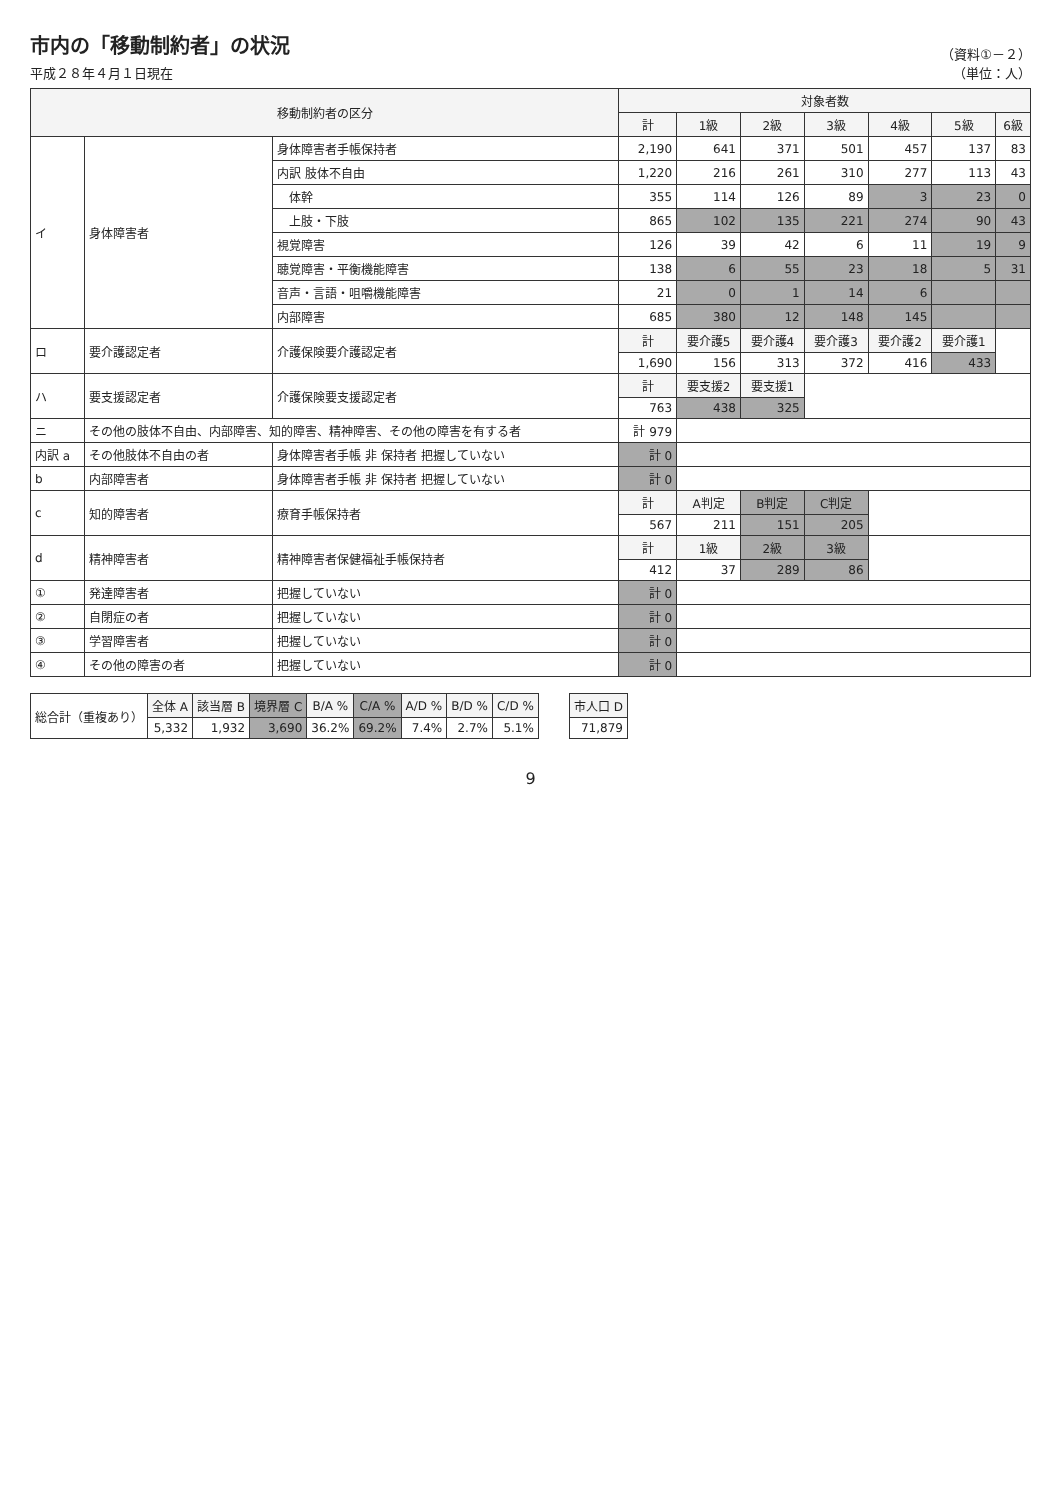市内の「移動制約者」の状況
平成２８年４月１日現在
（資料①－２）
（単位：人）
| 移動制約者の区分 | | | 対象者数 | | | | | | |
| --- | --- | --- | --- | --- | --- | --- | --- | --- | --- |
| | | | 計 | 1級 | 2級 | 3級 | 4級 | 5級 | 6級 |
| イ | 身体障害者 | 身体障害者手帳保持者 | 2,190 | 641 | 371 | 501 | 457 | 137 | 83 |
| | | 内訳 肢体不自由 | 1,220 | 216 | 261 | 310 | 277 | 113 | 43 |
| | | 体幹 | 355 | 114 | 126 | 89 | 3 | 23 | 0 |
| | | 上肢・下肢 | 865 | 102 | 135 | 221 | 274 | 90 | 43 |
| | | 視覚障害 | 126 | 39 | 42 | 6 | 11 | 19 | 9 |
| | | 聴覚障害・平衡機能障害 | 138 | 6 | 55 | 23 | 18 | 5 | 31 |
| | | 音声・言語・咀嚼機能障害 | 21 | 0 | 1 | 14 | 6 | | |
| | | 内部障害 | 685 | 380 | 12 | 148 | 145 | | |
| ロ | 要介護認定者 | 介護保険要介護認定者 | 計 | 要介護5 | 要介護4 | 要介護3 | 要介護2 | 要介護1 | |
| | | | 1,690 | 156 | 313 | 372 | 416 | 433 | |
| ハ | 要支援認定者 | 介護保険要支援認定者 | 計 | 要支援2 | 要支援1 | | | | |
| | | | 763 | 438 | 325 | | | | |
| ニ | その他の肢体不自由、内部障害、知的障害、精神障害、その他の障害を有する者 | | 計 979 | | | | | | |
| 内訳 a | その他肢体不自由の者 | 身体障害者手帳 非 保持者 把握していない | 計 0 | | | | | | |
| b | 内部障害者 | 身体障害者手帳 非 保持者 把握していない | 計 0 | | | | | | |
| c | 知的障害者 | 療育手帳保持者 | 計 | A判定 | B判定 | C判定 | | | |
| | | | 567 | 211 | 151 | 205 | | | |
| d | 精神障害者 | 精神障害者保健福祉手帳保持者 | 計 | 1級 | 2級 | 3級 | | | |
| | | | 412 | 37 | 289 | 86 | | | |
| ① | 発達障害者 | 把握していない | 計 0 | | | | | | |
| ② | 自閉症の者 | 把握していない | 計 0 | | | | | | |
| ③ | 学習障害者 | 把握していない | 計 0 | | | | | | |
| ④ | その他の障害の者 | 把握していない | 計 0 | | | | | | |
| 総合計（重複あり） | 全体 A | 該当層 B | 境界層 C | B/A % | C/A % | A/D % | B/D % | C/D % |
| | 5,332 | 1,932 | 3,690 | 36.2% | 69.2% | 7.4% | 2.7% | 5.1% |
| 市人口 D |
| --- |
| 71,879 |
9